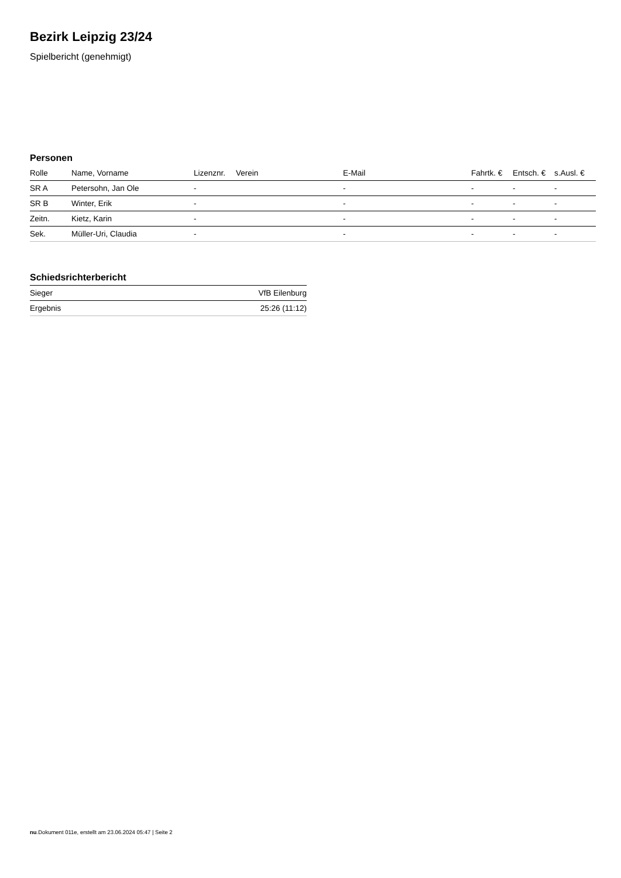Bezirk Leipzig 23/24
Spielbericht (genehmigt)
Personen
| Rolle | Name, Vorname | Lizenznr. | Verein | E-Mail | Fahrtk. € | Entsch. € | s.Ausl. € |
| --- | --- | --- | --- | --- | --- | --- | --- |
| SR A | Petersohn, Jan Ole | - | | - | - | - | - |
| SR B | Winter, Erik | - | | - | - | - | - |
| Zeitn. | Kietz, Karin | - | | - | - | - | - |
| Sek. | Müller-Uri, Claudia | - | | - | - | - | - |
Schiedsrichterbericht
| Sieger | VfB Eilenburg |
| Ergebnis | 25:26 (11:12) |
nu.Dokument 011e, erstellt am 23.06.2024 05:47 | Seite 2